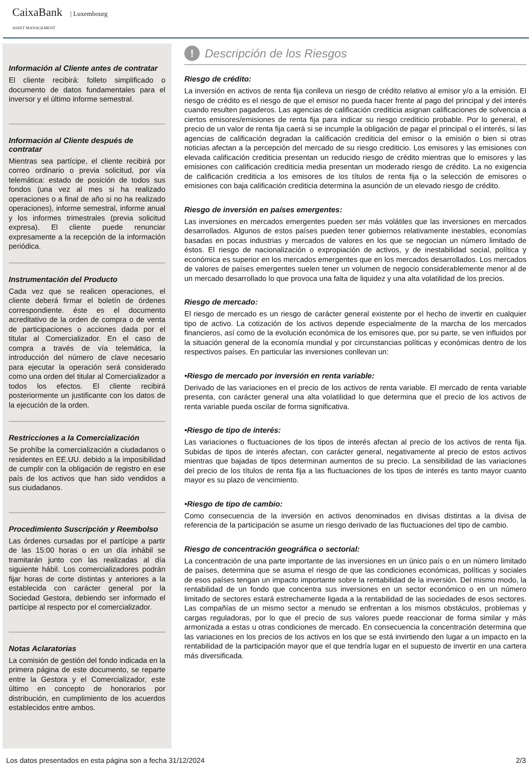CaixaBank | Luxembourg
ASSET MANAGEMENT
Información al Cliente antes de contratar
El cliente recibirá: folleto simplificado o documento de datos fundamentales para el inversor y el último informe semestral.
Información al Cliente después de contratar
Mientras sea partícipe, el cliente recibirá por correo ordinario o previa solicitud, por vía telemática: estado de posición de todos sus fondos (una vez al mes si ha realizado operaciones o a final de año si no ha realizado operaciones), informe semestral, informe anual y los informes trimestrales (previa solicitud expresa). El cliente puede renunciar expresamente a la recepción de la información periódica.
Instrumentación del Producto
Cada vez que se realicen operaciones, el cliente deberá firmar el boletín de órdenes correspondiente. éste es el documento acreditativo de la orden de compra o de venta de participaciones o acciones dada por el titular al Comercializador. En el caso de compra a través de vía telemática, la introducción del número de clave necesario para ejecutar la operación será considerado como una orden del titular al Comercializador a todos los efectos. El cliente recibirá posteriormente un justificante con los datos de la ejecución de la orden.
Restricciones a la Comercialización
Se prohíbe la comercialización a ciudadanos o residentes en EE.UU. debido a la imposibilidad de cumplir con la obligación de registro en ese país de los activos que han sido vendidos a sus ciudadanos.
Procedimiento Suscripción y Reembolso
Las órdenes cursadas por el partícipe a partir de las 15:00 horas o en un día inhábil se tramitarán junto con las realizadas al día siguiente hábil. Los comercializadores podrán fijar horas de corte distintas y anteriores a la establecida con carácter general por la Sociedad Gestora, debiendo ser informado el partícipe al respecto por el comercializador.
Notas Aclaratorias
La comisión de gestión del fondo indicada en la primera página de este documento, se reparte entre la Gestora y el Comercializador, este último en concepto de honorarios por distribución, en cumplimiento de los acuerdos establecidos entre ambos.
! Descripción de los Riesgos
Riesgo de crédito:
La inversión en activos de renta fija conlleva un riesgo de crédito relativo al emisor y/o a la emisión. El riesgo de crédito es el riesgo de que el emisor no pueda hacer frente al pago del principal y del interés cuando resulten pagaderos. Las agencias de calificación crediticia asignan calificaciones de solvencia a ciertos emisores/emisiones de renta fija para indicar su riesgo crediticio probable. Por lo general, el precio de un valor de renta fija caerá si se incumple la obligación de pagar el principal o el interés, si las agencias de calificación degradan la calificación crediticia del emisor o la emisión o bien si otras noticias afectan a la percepción del mercado de su riesgo crediticio. Los emisores y las emisiones con elevada calificación crediticia presentan un reducido riesgo de crédito mientras que lo emisores y las emisiones con calificación crediticia media presentan un moderado riesgo de crédito. La no exigencia de calificación crediticia a los emisores de los títulos de renta fija o la selección de emisores o emisiones con baja calificación crediticia determina la asunción de un elevado riesgo de crédito.
Riesgo de inversión en países emergentes:
Las inversiones en mercados emergentes pueden ser más volátiles que las inversiones en mercados desarrollados. Algunos de estos países pueden tener gobiernos relativamente inestables, economías basadas en pocas industrias y mercados de valores en los que se negocian un número limitado de éstos. El riesgo de nacionalización o expropiación de activos, y de inestabilidad social, política y económica es superior en los mercados emergentes que en los mercados desarrollados. Los mercados de valores de países emergentes suelen tener un volumen de negocio considerablemente menor al de un mercado desarrollado lo que provoca una falta de liquidez y una alta volatilidad de los precios.
Riesgo de mercado:
El riesgo de mercado es un riesgo de carácter general existente por el hecho de invertir en cualquier tipo de activo. La cotización de los activos depende especialmente de la marcha de los mercados financieros, así como de la evolución económica de los emisores que, por su parte, se ven influidos por la situación general de la economía mundial y por circunstancias políticas y económicas dentro de los respectivos países. En particular las inversiones conllevan un:
•Riesgo de mercado por inversión en renta variable:
Derivado de las variaciones en el precio de los activos de renta variable. El mercado de renta variable presenta, con carácter general una alta volatilidad lo que determina que el precio de los activos de renta variable pueda oscilar de forma significativa.
•Riesgo de tipo de interés:
Las variaciones o fluctuaciones de los tipos de interés afectan al precio de los activos de renta fija. Subidas de tipos de interés afectan, con carácter general, negativamente al precio de estos activos mientras que bajadas de tipos determinan aumentos de su precio. La sensibilidad de las variaciones del precio de los títulos de renta fija a las fluctuaciones de los tipos de interés es tanto mayor cuanto mayor es su plazo de vencimiento.
•Riesgo de tipo de cambio:
Como consecuencia de la inversión en activos denominados en divisas distintas a la divisa de referencia de la participación se asume un riesgo derivado de las fluctuaciones del tipo de cambio.
Riesgo de concentración geográfica o sectorial:
La concentración de una parte importante de las inversiones en un único país o en un número limitado de países, determina que se asuma el riesgo de que las condiciones económicas, políticas y sociales de esos países tengan un impacto importante sobre la rentabilidad de la inversión. Del mismo modo, la rentabilidad de un fondo que concentra sus inversiones en un sector económico o en un número limitado de sectores estará estrechamente ligada a la rentabilidad de las sociedades de esos sectores. Las compañías de un mismo sector a menudo se enfrentan a los mismos obstáculos, problemas y cargas reguladoras, por lo que el precio de sus valores puede reaccionar de forma similar y más armonizada a estas u otras condiciones de mercado. En consecuencia la concentración determina que las variaciones en los precios de los activos en los que se está invirtiendo den lugar a un impacto en la rentabilidad de la participación mayor que el que tendría lugar en el supuesto de invertir en una cartera más diversificada.
Los datos presentados en esta página son a fecha 31/12/2024 2/3